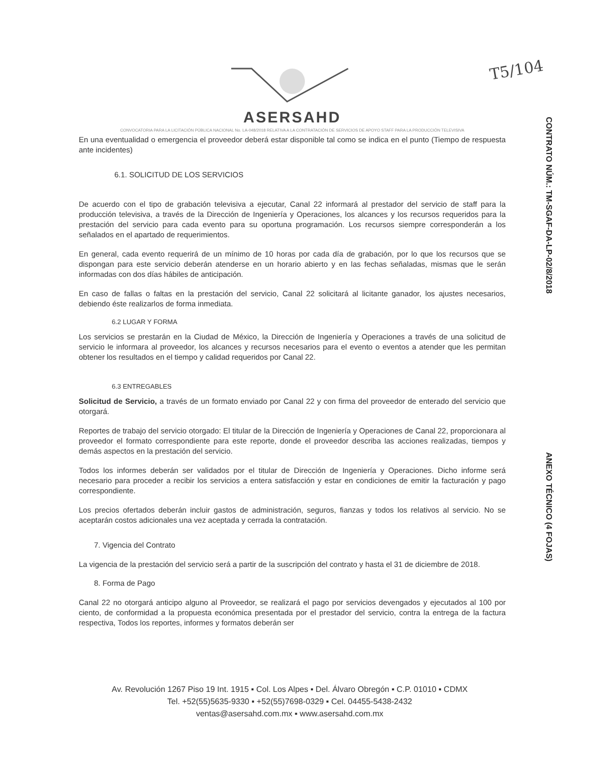T5/104
CONTRATO NÚM.: TM-SGAF-DA-LP-02/8/2018
ANEXO TÉCNICO (4 FOJAS)
ASERSAHD
CONVOCATORIA PARA LA LICITACIÓN PÚBLICA NACIONAL No. LA-048/2018 RELATIVA A LA CONTRATACIÓN DE SERVICIOS DE APOYO STAFF PARA LA PRODUCCIÓN TELEVISIVA
En una eventualidad o emergencia el proveedor deberá estar disponible tal como se indica en el punto (Tiempo de respuesta ante incidentes)
6.1. SOLICITUD DE LOS SERVICIOS
De acuerdo con el tipo de grabación televisiva a ejecutar, Canal 22 informará al prestador del servicio de staff para la producción televisiva, a través de la Dirección de Ingeniería y Operaciones, los alcances y los recursos requeridos para la prestación del servicio para cada evento para su oportuna programación. Los recursos siempre corresponderán a los señalados en el apartado de requerimientos.
En general, cada evento requerirá de un mínimo de 10 horas por cada día de grabación, por lo que los recursos que se dispongan para este servicio deberán atenderse en un horario abierto y en las fechas señaladas, mismas que le serán informadas con dos días hábiles de anticipación.
En caso de fallas o faltas en la prestación del servicio, Canal 22 solicitará al licitante ganador, los ajustes necesarios, debiendo éste realizarlos de forma inmediata.
6.2 LUGAR Y FORMA
Los servicios se prestarán en la Ciudad de México, la Dirección de Ingeniería y Operaciones a través de una solicitud de servicio le informara al proveedor, los alcances y recursos necesarios para el evento o eventos a atender que les permitan obtener los resultados en el tiempo y calidad requeridos por Canal 22.
6.3 ENTREGABLES
Solicitud de Servicio, a través de un formato enviado por Canal 22 y con firma del proveedor de enterado del servicio que otorgará.
Reportes de trabajo del servicio otorgado: El titular de la Dirección de Ingeniería y Operaciones de Canal 22, proporcionara al proveedor el formato correspondiente para este reporte, donde el proveedor describa las acciones realizadas, tiempos y demás aspectos en la prestación del servicio.
Todos los informes deberán ser validados por el titular de Dirección de Ingeniería y Operaciones. Dicho informe será necesario para proceder a recibir los servicios a entera satisfacción y estar en condiciones de emitir la facturación y pago correspondiente.
Los precios ofertados deberán incluir gastos de administración, seguros, fianzas y todos los relativos al servicio. No se aceptarán costos adicionales una vez aceptada y cerrada la contratación.
7. Vigencia del Contrato
La vigencia de la prestación del servicio será a partir de la suscripción del contrato y hasta el 31 de diciembre de 2018.
8. Forma de Pago
Canal 22 no otorgará anticipo alguno al Proveedor, se realizará el pago por servicios devengados y ejecutados al 100 por ciento, de conformidad a la propuesta económica presentada por el prestador del servicio, contra la entrega de la factura respectiva, Todos los reportes, informes y formatos deberán ser
Av. Revolución 1267 Piso 19 Int. 1915 ▪ Col. Los Alpes ▪ Del. Álvaro Obregón ▪ C.P. 01010 ▪ CDMX
Tel. +52(55)5635-9330 ▪ +52(55)7698-0329 ▪ Cel. 04455-5438-2432
ventas@asersahd.com.mx ▪ www.asersahd.com.mx